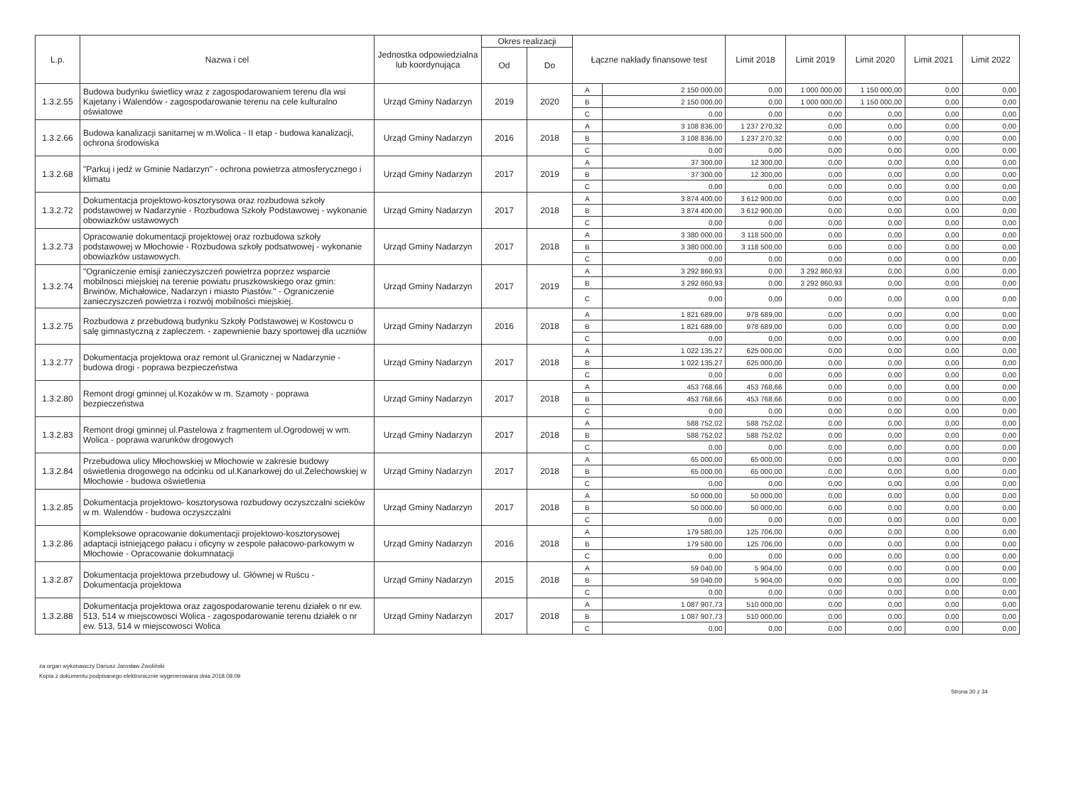| L.p. | Nazwa i cel | Jednostka odpowiedzialna lub koordynująca | Okres realizacji | | Łączne nakłady finansowe test | | Limit 2018 | Limit 2019 | Limit 2020 | Limit 2021 | Limit 2022 |
| --- | --- | --- | --- | --- | --- | --- | --- | --- | --- | --- | --- |
| | | | Od | Do | | | | | | | |
| 1.3.2.55 | Budowa budynku świetlicy wraz z zagospodarowaniem terenu dla wsi Kajetany i Walendów - zagospodarowanie terenu na cele kulturalno oświatowe | Urząd Gminy Nadarzyn | 2019 | 2020 | A | 2 150 000,00 | 0,00 | 1 000 000,00 | 1 150 000,00 | 0,00 | 0,00 |
| | | | | | B | 2 150 000,00 | 0,00 | 1 000 000,00 | 1 150 000,00 | 0,00 | 0,00 |
| | | | | | C | 0,00 | 0,00 | 0,00 | 0,00 | 0,00 | 0,00 |
| 1.3.2.66 | Budowa kanalizacji sanitarnej w m.Wolica - II etap - budowa kanalizacji, ochrona środowiska | Urząd Gminy Nadarzyn | 2016 | 2018 | A | 3 108 836,00 | 1 237 270,32 | 0,00 | 0,00 | 0,00 | 0,00 |
| | | | | | B | 3 108 836,00 | 1 237 270,32 | 0,00 | 0,00 | 0,00 | 0,00 |
| | | | | | C | 0,00 | 0,00 | 0,00 | 0,00 | 0,00 | 0,00 |
| 1.3.2.68 | "Parkuj i jedź w Gminie Nadarzyn" - ochrona powietrza atmosferycznego i klimatu | Urząd Gminy Nadarzyn | 2017 | 2019 | A | 37 300,00 | 12 300,00 | 0,00 | 0,00 | 0,00 | 0,00 |
| | | | | | B | 37 300,00 | 12 300,00 | 0,00 | 0,00 | 0,00 | 0,00 |
| | | | | | C | 0,00 | 0,00 | 0,00 | 0,00 | 0,00 | 0,00 |
| 1.3.2.72 | Dokumentacja projektowo-kosztorysowa oraz rozbudowa szkoły podstawowej w Nadarzynie - Rozbudowa Szkoły Podstawowej - wykonanie obowiazków ustawowych | Urząd Gminy Nadarzyn | 2017 | 2018 | A | 3 874 400,00 | 3 612 900,00 | 0,00 | 0,00 | 0,00 | 0,00 |
| | | | | | B | 3 874 400,00 | 3 612 900,00 | 0,00 | 0,00 | 0,00 | 0,00 |
| | | | | | C | 0,00 | 0,00 | 0,00 | 0,00 | 0,00 | 0,00 |
| 1.3.2.73 | Opracowanie dokumentacji projektowej oraz rozbudowa szkoły podstawowej w Młochowie - Rozbudowa szkoły podsatwowej - wykonanie obowiazków ustawowych. | Urząd Gminy Nadarzyn | 2017 | 2018 | A | 3 380 000,00 | 3 118 500,00 | 0,00 | 0,00 | 0,00 | 0,00 |
| | | | | | B | 3 380 000,00 | 3 118 500,00 | 0,00 | 0,00 | 0,00 | 0,00 |
| | | | | | C | 0,00 | 0,00 | 0,00 | 0,00 | 0,00 | 0,00 |
| 1.3.2.74 | "Ograniczenie emisji zanieczyszczeń powietrza poprzez wsparcie mobilnosci miejskiej na terenie powiatu pruszkowskiego oraz gmin: Brwinów, Michałowice, Nadarzyn i miasto Piastów." - Ograniczenie zanieczyszczeń powietrza i rozwój mobilności miejskiej. | Urząd Gminy Nadarzyn | 2017 | 2019 | A | 3 292 860,93 | 0,00 | 3 292 860,93 | 0,00 | 0,00 | 0,00 |
| | | | | | B | 3 292 860,93 | 0,00 | 3 292 860,93 | 0,00 | 0,00 | 0,00 |
| | | | | | C | 0,00 | 0,00 | 0,00 | 0,00 | 0,00 | 0,00 |
| 1.3.2.75 | Rozbudowa z przebudową budynku Szkoły Podstawowej w Kostowcu o salę gimnastyczną z zapleczem. - zapewnienie bazy sportowej dla uczniów | Urząd Gminy Nadarzyn | 2016 | 2018 | A | 1 821 689,00 | 978 689,00 | 0,00 | 0,00 | 0,00 | 0,00 |
| | | | | | B | 1 821 689,00 | 978 689,00 | 0,00 | 0,00 | 0,00 | 0,00 |
| | | | | | C | 0,00 | 0,00 | 0,00 | 0,00 | 0,00 | 0,00 |
| 1.3.2.77 | Dokumentacja projektowa oraz remont ul.Granicznej w Nadarzynie - budowa drogi - poprawa bezpieczeństwa | Urząd Gminy Nadarzyn | 2017 | 2018 | A | 1 022 135,27 | 625 000,00 | 0,00 | 0,00 | 0,00 | 0,00 |
| | | | | | B | 1 022 135,27 | 625 000,00 | 0,00 | 0,00 | 0,00 | 0,00 |
| | | | | | C | 0,00 | 0,00 | 0,00 | 0,00 | 0,00 | 0,00 |
| 1.3.2.80 | Remont drogi gminnej ul.Kozaków w m. Szamoty - poprawa bezpieczeństwa | Urząd Gminy Nadarzyn | 2017 | 2018 | A | 453 768,66 | 453 768,66 | 0,00 | 0,00 | 0,00 | 0,00 |
| | | | | | B | 453 768,66 | 453 768,66 | 0,00 | 0,00 | 0,00 | 0,00 |
| | | | | | C | 0,00 | 0,00 | 0,00 | 0,00 | 0,00 | 0,00 |
| 1.3.2.83 | Remont drogi gminnej ul.Pastelowa z fragmentem ul.Ogrodowej w wm. Wolica - poprawa warunków drogowych | Urząd Gminy Nadarzyn | 2017 | 2018 | A | 588 752,02 | 588 752,02 | 0,00 | 0,00 | 0,00 | 0,00 |
| | | | | | B | 588 752,02 | 588 752,02 | 0,00 | 0,00 | 0,00 | 0,00 |
| | | | | | C | 0,00 | 0,00 | 0,00 | 0,00 | 0,00 | 0,00 |
| 1.3.2.84 | Przebudowa ulicy Młochowskiej w Młochowie w zakresie budowy oświetlenia drogowego na odcinku od ul.Kanarkowej do ul.Żelechowskiej w Młochowie - budowa oświetlenia | Urząd Gminy Nadarzyn | 2017 | 2018 | A | 65 000,00 | 65 000,00 | 0,00 | 0,00 | 0,00 | 0,00 |
| | | | | | B | 65 000,00 | 65 000,00 | 0,00 | 0,00 | 0,00 | 0,00 |
| | | | | | C | 0,00 | 0,00 | 0,00 | 0,00 | 0,00 | 0,00 |
| 1.3.2.85 | Dokumentacja projektowo- kosztorysowa rozbudowy oczyszczalni scieków w m. Walendów - budowa oczyszczalni | Urząd Gminy Nadarzyn | 2017 | 2018 | A | 50 000,00 | 50 000,00 | 0,00 | 0,00 | 0,00 | 0,00 |
| | | | | | B | 50 000,00 | 50 000,00 | 0,00 | 0,00 | 0,00 | 0,00 |
| | | | | | C | 0,00 | 0,00 | 0,00 | 0,00 | 0,00 | 0,00 |
| 1.3.2.86 | Kompleksowe opracowanie dokumentacji projektowo-kosztorysowej adaptacji istniejącego pałacu i oficyny w zespole pałacowo-parkowym w Młochowie - Opracowanie dokumnatacji | Urząd Gminy Nadarzyn | 2016 | 2018 | A | 179 580,00 | 125 706,00 | 0,00 | 0,00 | 0,00 | 0,00 |
| | | | | | B | 179 580,00 | 125 706,00 | 0,00 | 0,00 | 0,00 | 0,00 |
| | | | | | C | 0,00 | 0,00 | 0,00 | 0,00 | 0,00 | 0,00 |
| 1.3.2.87 | Dokumentacja projektowa przebudowy ul. Głównej w Ruścu - Dokumentacja projektowa | Urząd Gminy Nadarzyn | 2015 | 2018 | A | 59 040,00 | 5 904,00 | 0,00 | 0,00 | 0,00 | 0,00 |
| | | | | | B | 59 040,00 | 5 904,00 | 0,00 | 0,00 | 0,00 | 0,00 |
| | | | | | C | 0,00 | 0,00 | 0,00 | 0,00 | 0,00 | 0,00 |
| 1.3.2.88 | Dokumentacja projektowa oraz zagospodarowanie terenu działek o nr ew. 513, 514 w miejscowosci Wolica - zagospodarowanie terenu działek o nr ew. 513, 514 w miejscowosci Wolica | Urząd Gminy Nadarzyn | 2017 | 2018 | A | 1 087 907,73 | 510 000,00 | 0,00 | 0,00 | 0,00 | 0,00 |
| | | | | | B | 1 087 907,73 | 510 000,00 | 0,00 | 0,00 | 0,00 | 0,00 |
| | | | | | C | 0,00 | 0,00 | 0,00 | 0,00 | 0,00 | 0,00 |
za organ wykonawczy Dariusz Jarosław Zwoliński
Kopia z dokumentu podpisanego elektronicznie wygenerowana dnia 2018.08.09
Strona 30 z 34